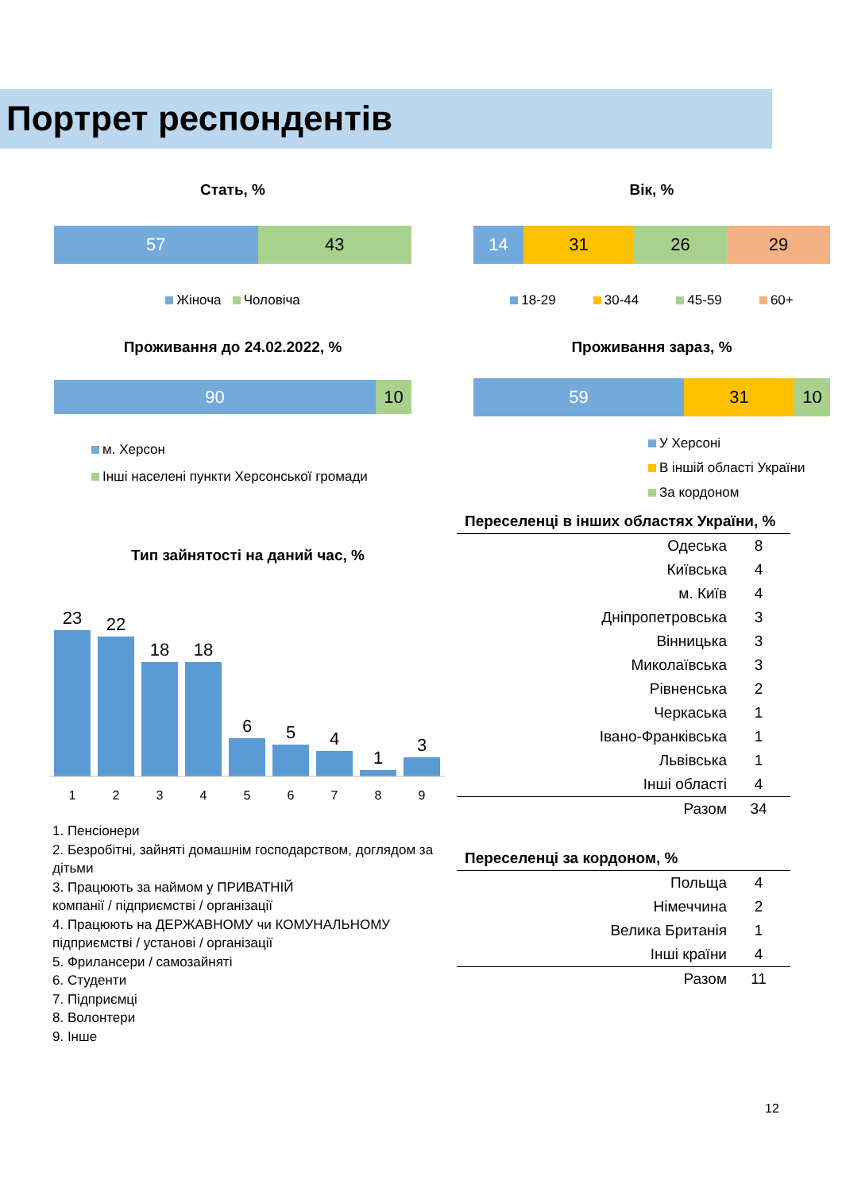Портрет респондентів
Стать, %
57 43
Жіноча Чоловіча
Проживання до 24.02.2022, %
90 10
м. Херсон
Інші населені пункти Херсонської громади
Вік, %
14 31 26 29
18-29 30-44 45-59 60+
Проживання зараз, %
59 31 10
У Херсоні
В іншій області України
За кордоном
Тип зайнятості на даний час, %
23
22
18
18
6
5
4
1
3
1
2
3
4
5
6
7
8
9
1. Пенсіонери
2. Безробітні, зайняті домашнім господарством, доглядом за дітьми
3. Працюють за наймом у ПРИВАТНІЙ
компанії / підприємстві / організації
4. Працюють на ДЕРЖАВНОМУ чи КОМУНАЛЬНОМУ підприємстві / установі / організації
5. Фрилансери / самозайняті
6. Студенти
7. Підприємці
8. Волонтери
9. Інше
Переселенці в інших областях України, %
| Одеська | 8 |
| Київська | 4 |
| м. Київ | 4 |
| Дніпропетровська | 3 |
| Вінницька | 3 |
| Миколаївська | 3 |
| Рівненська | 2 |
| Черкаська | 1 |
| Івано-Франківська | 1 |
| Львівська | 1 |
| Інші області | 4 |
| Разом | 34 |
Переселенці за кордоном, %
| Польща | 4 |
| Німеччина | 2 |
| Велика Британія | 1 |
| Інші країни | 4 |
| Разом | 11 |
12